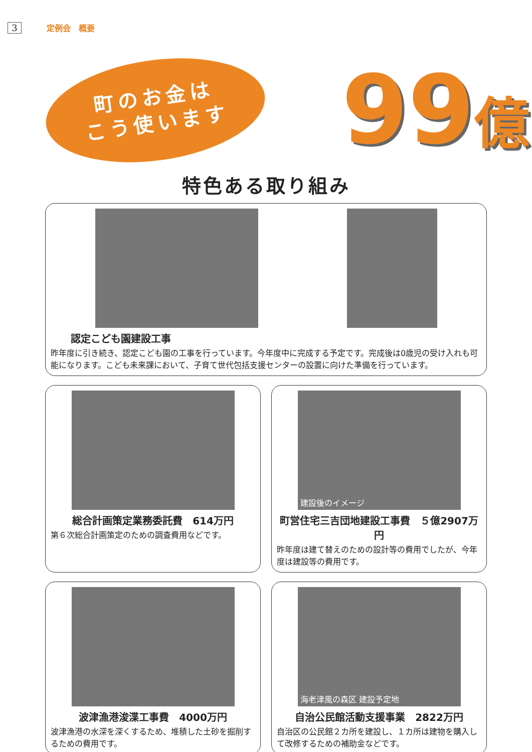3 定例会　概要
町のお金は
こう使います
99億
特色ある取り組み
認定こども園建設工事
昨年度に引き続き、認定こども園の工事を行っています。今年度中に完成する予定です。完成後は0歳児の受け入れも可能になります。こども未来課において、子育て世代包括支援センターの設置に向けた準備を行っています。
総合計画策定業務委託費　614万円
第６次総合計画策定のための調査費用などです。
建設後のイメージ
町営住宅三吉団地建設工事費　５億2907万円
昨年度は建て替えのための設計等の費用でしたが、今年度は建設等の費用です。
波津漁港浚渫工事費　4000万円
波津漁港の水深を深くするため、堆積した土砂を掘削するための費用です。
海老津風の森区 建設予定地
自治公民館活動支援事業　2822万円
自治区の公民館２カ所を建設し、１カ所は建物を購入して改修するための補助金などです。